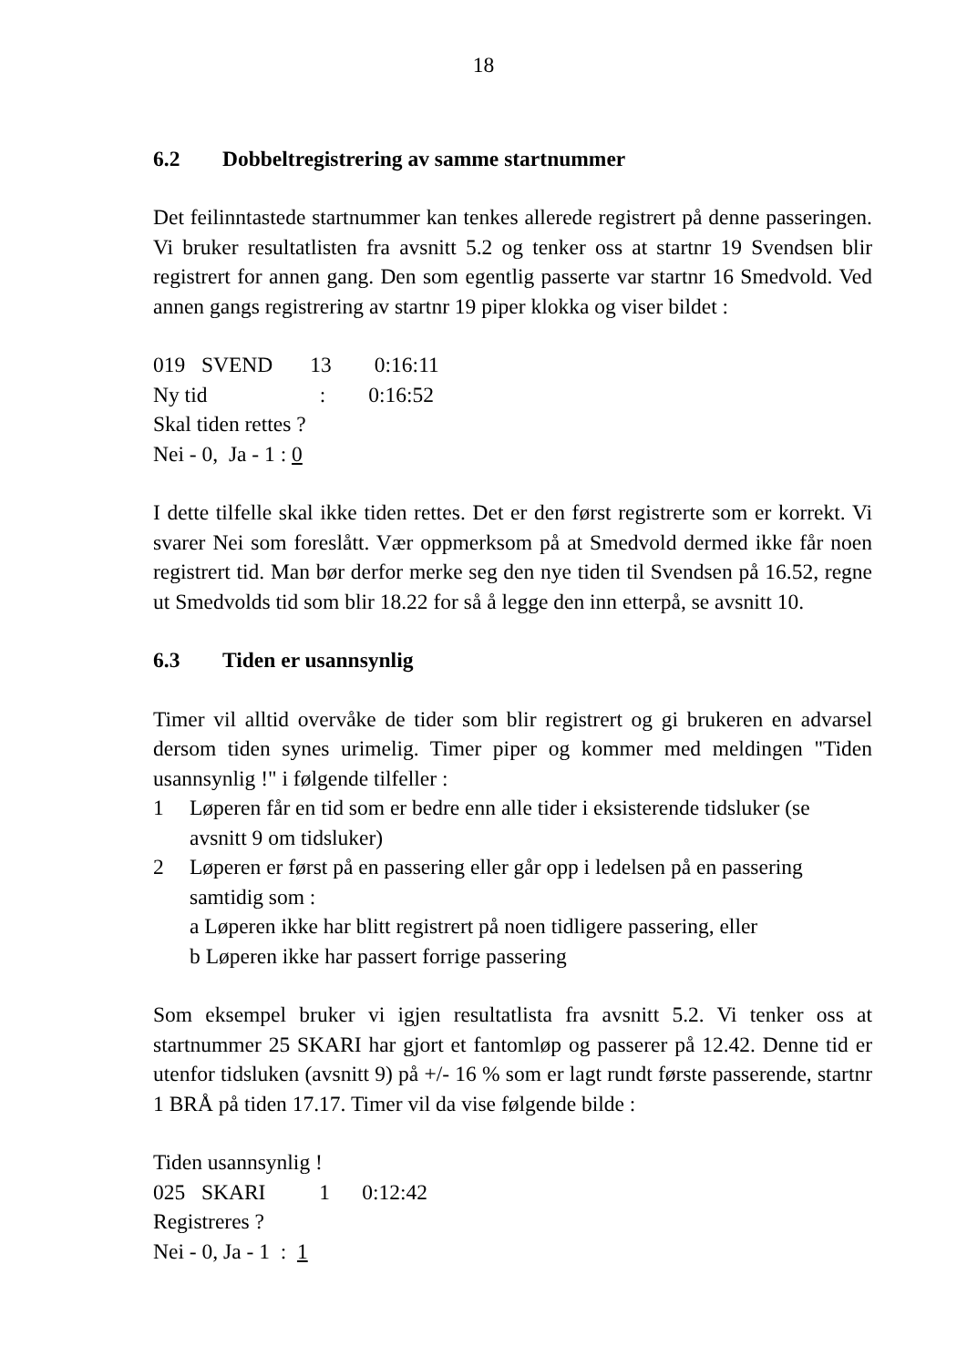18
6.2 Dobbeltregistrering av samme startnummer
Det feilinntastede startnummer kan tenkes allerede registrert på denne passeringen. Vi bruker resultatlisten fra avsnitt 5.2 og tenker oss at startnr 19 Svendsen blir registrert for annen gang. Den som egentlig passerte var startnr 16 Smedvold. Ved annen gangs registrering av startnr 19 piper klokka og viser bildet :
019 SVEND 13 0:16:11
Ny tid : 0:16:52
Skal tiden rettes ?
Nei - 0, Ja - 1 : 0
I dette tilfelle skal ikke tiden rettes. Det er den først registrerte som er korrekt. Vi svarer Nei som foreslått. Vær oppmerksom på at Smedvold dermed ikke får noen registrert tid. Man bør derfor merke seg den nye tiden til Svendsen på 16.52, regne ut Smedvolds tid som blir 18.22 for så å legge den inn etterpå, se avsnitt 10.
6.3 Tiden er usannsynlig
Timer vil alltid overvåke de tider som blir registrert og gi brukeren en advarsel dersom tiden synes urimelig. Timer piper og kommer med meldingen "Tiden usannsynlig !" i følgende tilfeller :
1 Løperen får en tid som er bedre enn alle tider i eksisterende tidsluker (se avsnitt 9 om tidsluker)
2 Løperen er først på en passering eller går opp i ledelsen på en passering samtidig som :
a Løperen ikke har blitt registrert på noen tidligere passering, eller
b Løperen ikke har passert forrige passering
Som eksempel bruker vi igjen resultatlista fra avsnitt 5.2. Vi tenker oss at startnummer 25 SKARI har gjort et fantomløp og passerer på 12.42. Denne tid er utenfor tidsluken (avsnitt 9) på +/- 16 % som er lagt rundt første passerende, startnr 1 BRÅ på tiden 17.17. Timer vil da vise følgende bilde :
Tiden usannsynlig !
025 SKARI 1 0:12:42
Registreres ?
Nei - 0, Ja - 1 : 1